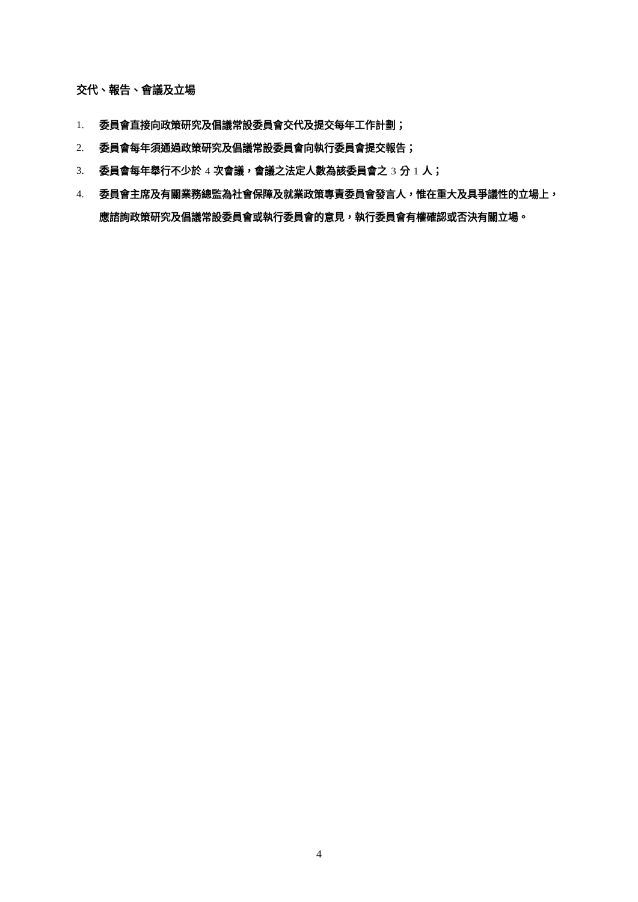交代、報告、會議及立場
1. 委員會直接向政策研究及倡議常設委員會交代及提交每年工作計劃；
2. 委員會每年須通過政策研究及倡議常設委員會向執行委員會提交報告；
3. 委員會每年舉行不少於 4 次會議，會議之法定人數為該委員會之 3 分 1 人；
4. 委員會主席及有關業務總監為社會保障及就業政策專責委員會發言人，惟在重大及具爭議性的立場上，應諮詢政策研究及倡議常設委員會或執行委員會的意見，執行委員會有權確認或否決有關立場。
4